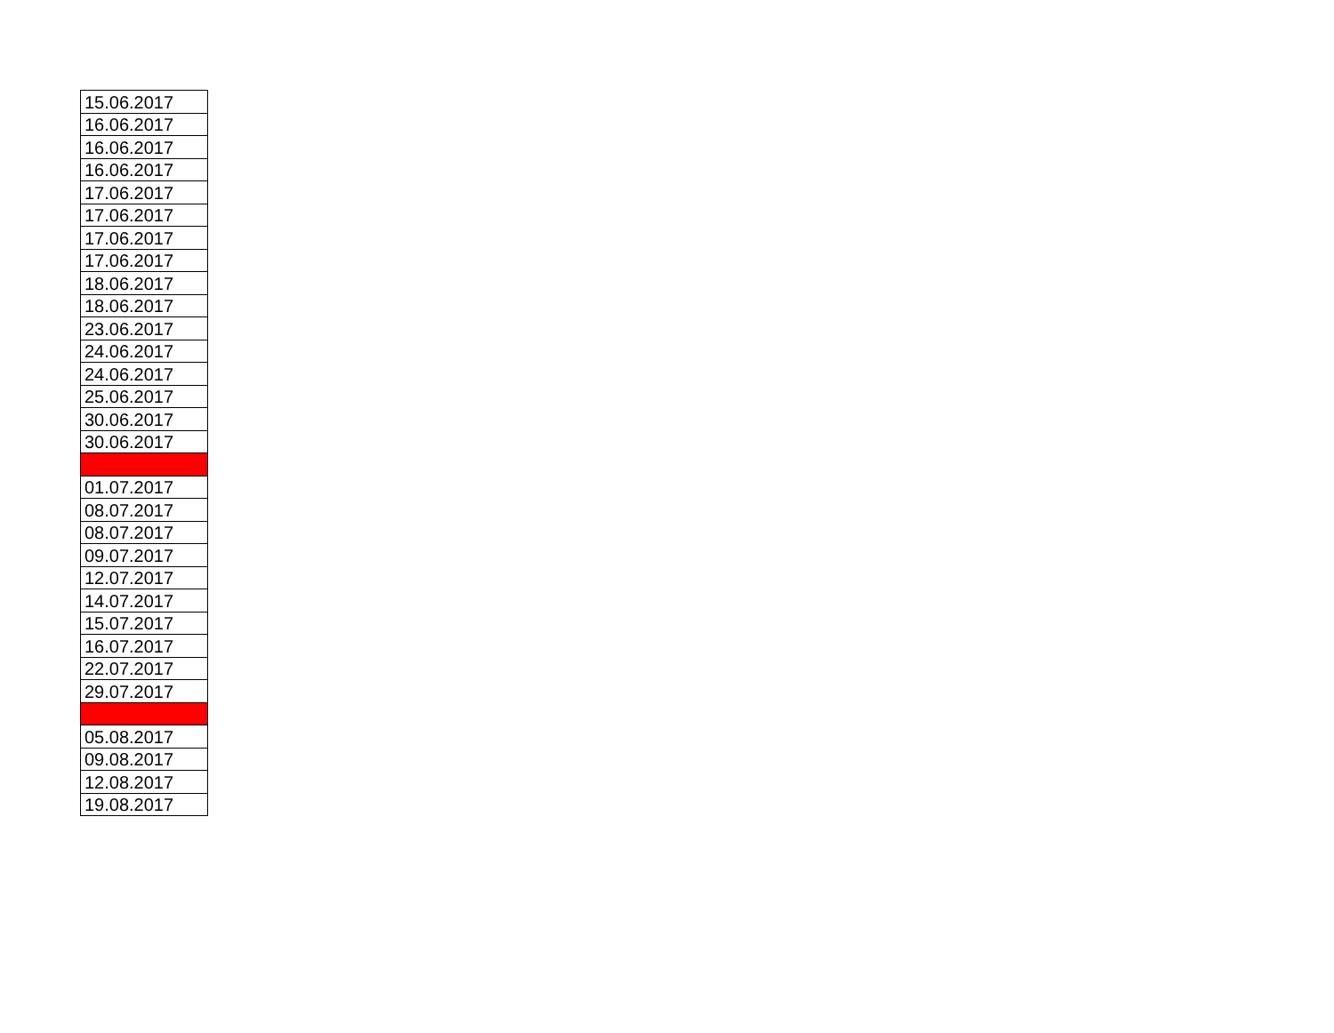| 15.06.2017 |
| 16.06.2017 |
| 16.06.2017 |
| 16.06.2017 |
| 17.06.2017 |
| 17.06.2017 |
| 17.06.2017 |
| 17.06.2017 |
| 18.06.2017 |
| 18.06.2017 |
| 23.06.2017 |
| 24.06.2017 |
| 24.06.2017 |
| 25.06.2017 |
| 30.06.2017 |
| 30.06.2017 |
| 01.07.2017 |
| 08.07.2017 |
| 08.07.2017 |
| 09.07.2017 |
| 12.07.2017 |
| 14.07.2017 |
| 15.07.2017 |
| 16.07.2017 |
| 22.07.2017 |
| 29.07.2017 |
| 05.08.2017 |
| 09.08.2017 |
| 12.08.2017 |
| 19.08.2017 |